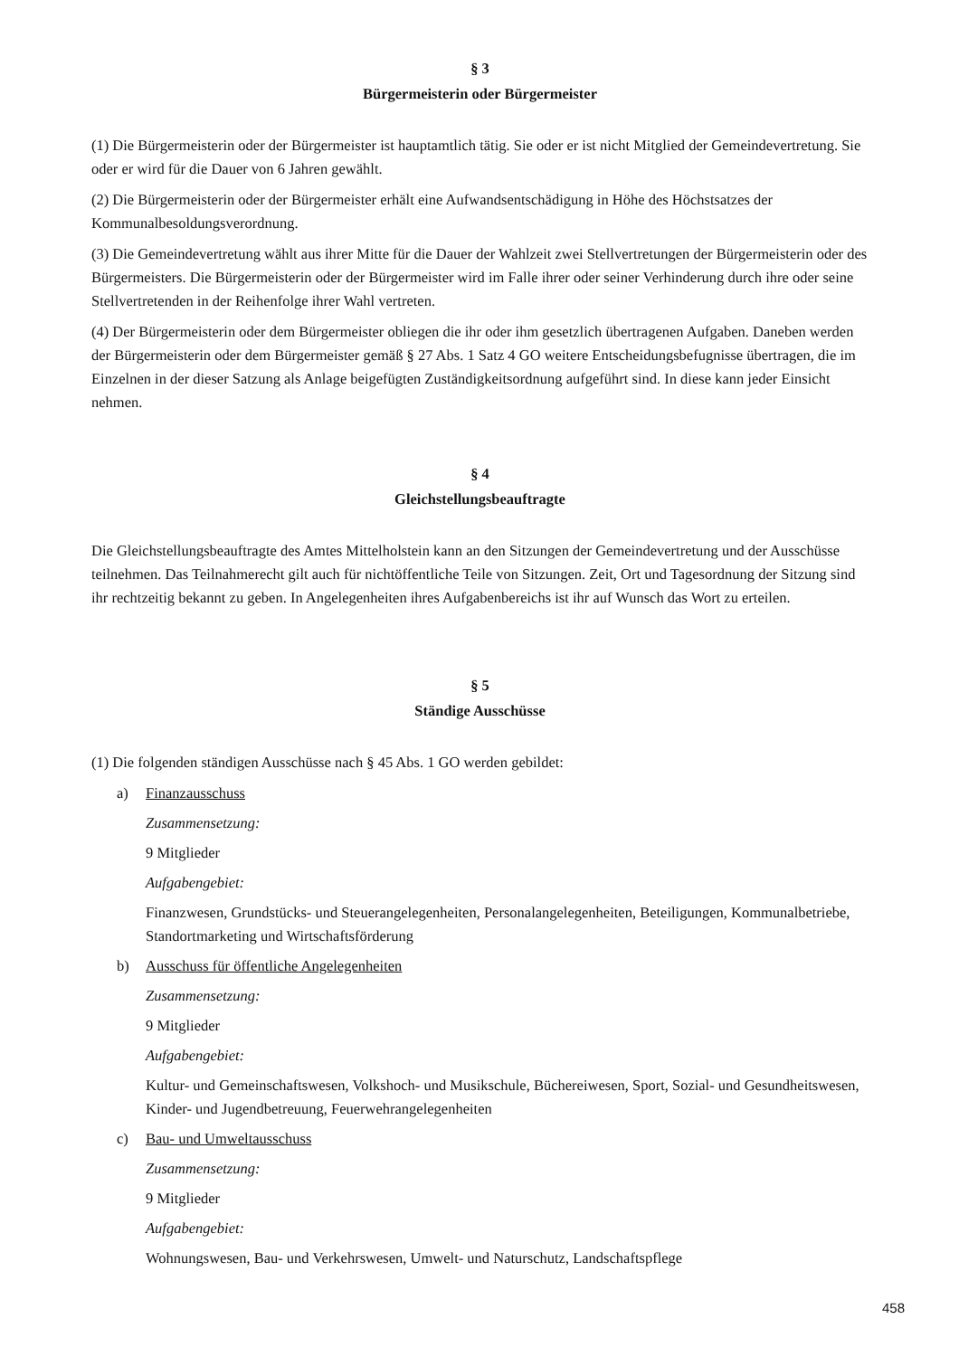§ 3
Bürgermeisterin oder Bürgermeister
(1) Die Bürgermeisterin oder der Bürgermeister ist hauptamtlich tätig. Sie oder er ist nicht Mitglied der Gemeindevertretung. Sie oder er wird für die Dauer von 6 Jahren gewählt.
(2) Die Bürgermeisterin oder der Bürgermeister erhält eine Aufwandsentschädigung in Höhe des Höchstsatzes der Kommunalbesoldungsverordnung.
(3) Die Gemeindevertretung wählt aus ihrer Mitte für die Dauer der Wahlzeit zwei Stellvertretungen der Bürgermeisterin oder des Bürgermeisters. Die Bürgermeisterin oder der Bürgermeister wird im Falle ihrer oder seiner Verhinderung durch ihre oder seine Stellvertretenden in der Reihenfolge ihrer Wahl vertreten.
(4) Der Bürgermeisterin oder dem Bürgermeister obliegen die ihr oder ihm gesetzlich übertragenen Aufgaben. Daneben werden der Bürgermeisterin oder dem Bürgermeister gemäß § 27 Abs. 1 Satz 4 GO weitere Entscheidungsbefugnisse übertragen, die im Einzelnen in der dieser Satzung als Anlage beigefügten Zuständigkeitsordnung aufgeführt sind. In diese kann jeder Einsicht nehmen.
§ 4
Gleichstellungsbeauftragte
Die Gleichstellungsbeauftragte des Amtes Mittelholstein kann an den Sitzungen der Gemeindevertretung und der Ausschüsse teilnehmen. Das Teilnahmerecht gilt auch für nichtöffentliche Teile von Sitzungen. Zeit, Ort und Tagesordnung der Sitzung sind ihr rechtzeitig bekannt zu geben. In Angelegenheiten ihres Aufgabenbereichs ist ihr auf Wunsch das Wort zu erteilen.
§ 5
Ständige Ausschüsse
(1) Die folgenden ständigen Ausschüsse nach § 45 Abs. 1 GO werden gebildet:
a) Finanzausschuss
Zusammensetzung:
9 Mitglieder
Aufgabengebiet:
Finanzwesen, Grundstücks- und Steuerangelegenheiten, Personalangelegenheiten, Beteiligungen, Kommunalbetriebe, Standortmarketing und Wirtschaftsförderung
b) Ausschuss für öffentliche Angelegenheiten
Zusammensetzung:
9 Mitglieder
Aufgabengebiet:
Kultur- und Gemeinschaftswesen, Volkshoch- und Musikschule, Büchereiwesen, Sport, Sozial- und Gesundheitswesen, Kinder- und Jugendbetreuung, Feuerwehrangelegenheiten
c) Bau- und Umweltausschuss
Zusammensetzung:
9 Mitglieder
Aufgabengebiet:
Wohnungswesen, Bau- und Verkehrswesen, Umwelt- und Naturschutz, Landschaftspflege
458